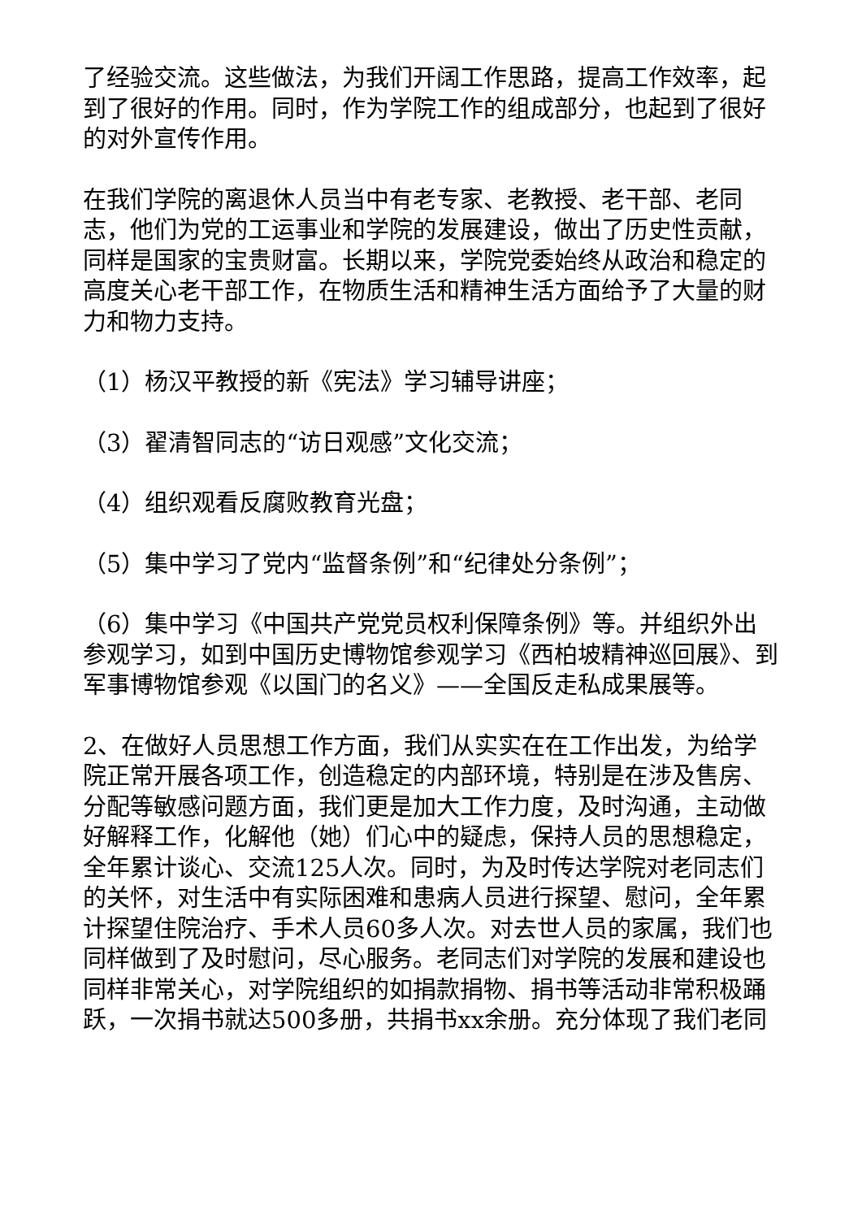了经验交流。这些做法，为我们开阔工作思路，提高工作效率，起到了很好的作用。同时，作为学院工作的组成部分，也起到了很好的对外宣传作用。
在我们学院的离退休人员当中有老专家、老教授、老干部、老同志，他们为党的工运事业和学院的发展建设，做出了历史性贡献，同样是国家的宝贵财富。长期以来，学院党委始终从政治和稳定的高度关心老干部工作，在物质生活和精神生活方面给予了大量的财力和物力支持。
（1）杨汉平教授的新《宪法》学习辅导讲座；
（3）翟清智同志的“访日观感”文化交流；
（4）组织观看反腐败教育光盘；
（5）集中学习了党内“监督条例”和“纪律处分条例”；
（6）集中学习《中国共产党党员权利保障条例》等。并组织外出参观学习，如到中国历史博物馆参观学习《西柏坡精神巡回展》、到军事博物馆参观《以国门的名义》——全国反走私成果展等。
2、在做好人员思想工作方面，我们从实实在在工作出发，为给学院正常开展各项工作，创造稳定的内部环境，特别是在涉及售房、分配等敏感问题方面，我们更是加大工作力度，及时沟通，主动做好解释工作，化解他（她）们心中的疑虑，保持人员的思想稳定，全年累计谈心、交流125人次。同时，为及时传达学院对老同志们的关怀，对生活中有实际困难和患病人员进行探望、慰问，全年累计探望住院治疗、手术人员60多人次。对去世人员的家属，我们也同样做到了及时慰问，尽心服务。老同志们对学院的发展和建设也同样非常关心，对学院组织的如捐款捐物、捐书等活动非常积极踊跃，一次捐书就达500多册，共捐书xx余册。充分体现了我们老同